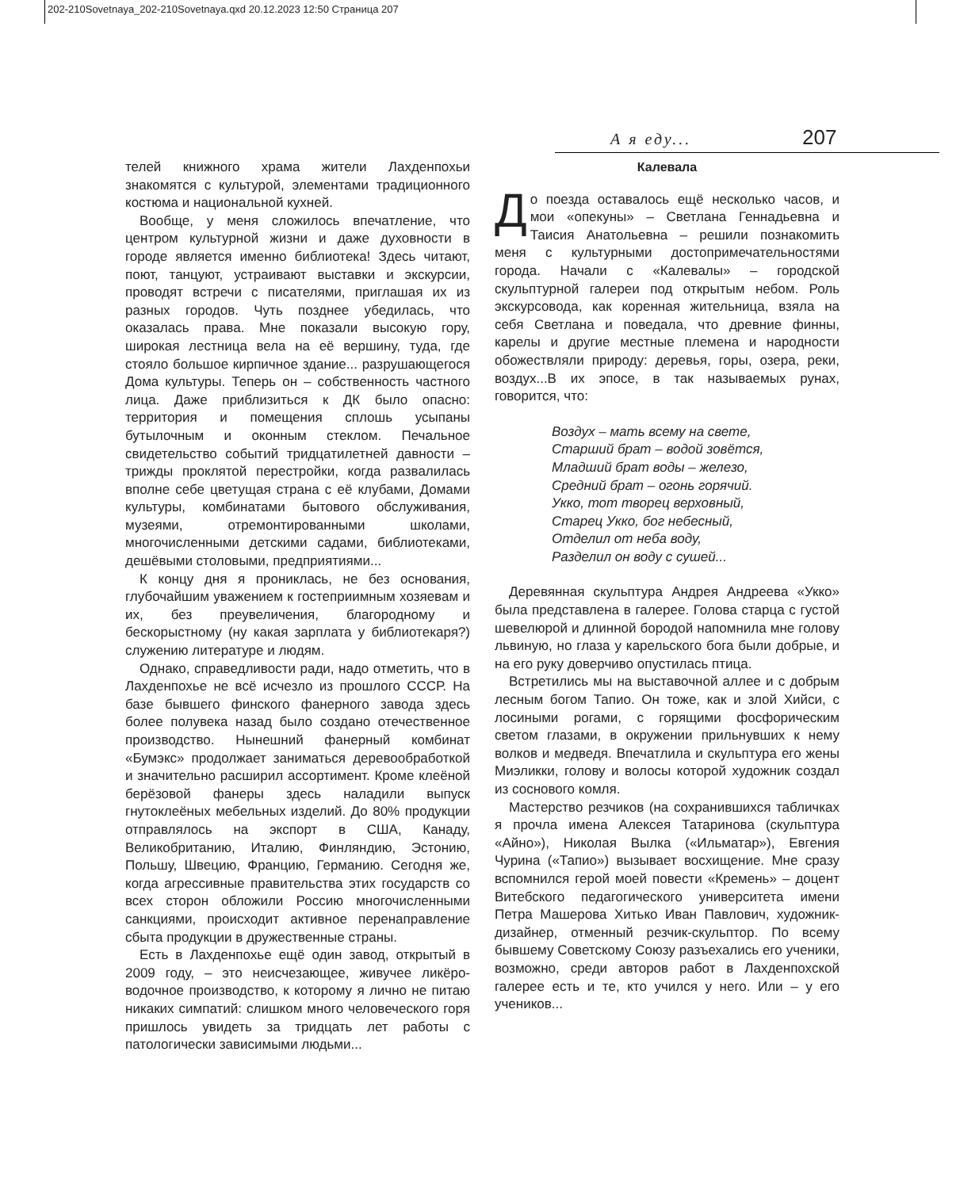202-210Sovetnaya_202-210Sovetnaya.qxd 20.12.2023 12:50 Страница 207
А я еду... 207
телей книжного храма жители Лахденпохьи знакомятся с культурой, элементами традиционного костюма и национальной кухней.
Вообще, у меня сложилось впечатление, что центром культурной жизни и даже духовности в городе является именно библиотека! Здесь читают, поют, танцуют, устраивают выставки и экскурсии, проводят встречи с писателями, приглашая их из разных городов. Чуть позднее убедилась, что оказалась права. Мне показали высокую гору, широкая лестница вела на её вершину, туда, где стояло большое кирпичное здание... разрушающегося Дома культуры. Теперь он – собственность частного лица. Даже приблизиться к ДК было опасно: территория и помещения сплошь усыпаны бутылочным и оконным стеклом. Печальное свидетельство событий тридцатилетней давности – трижды проклятой перестройки, когда развалилась вполне себе цветущая страна с её клубами, Домами культуры, комбинатами бытового обслуживания, музеями, отремонтированными школами, многочисленными детскими садами, библиотеками, дешёвыми столовыми, предприятиями...
К концу дня я прониклась, не без основания, глубочайшим уважением к гостеприимным хозяевам и их, без преувеличения, благородному и бескорыстному (ну какая зарплата у библиотекаря?) служению литературе и людям.
Однако, справедливости ради, надо отметить, что в Лахденпохье не всё исчезло из прошлого СССР. На базе бывшего финского фанерного завода здесь более полувека назад было создано отечественное производство. Нынешний фанерный комбинат «Бумэкс» продолжает заниматься деревообработкой и значительно расширил ассортимент. Кроме клеёной берёзовой фанеры здесь наладили выпуск гнутоклеёных мебельных изделий. До 80% продукции отправлялось на экспорт в США, Канаду, Великобританию, Италию, Финляндию, Эстонию, Польшу, Швецию, Францию, Германию. Сегодня же, когда агрессивные правительства этих государств со всех сторон обложили Россию многочисленными санкциями, происходит активное перенаправление сбыта продукции в дружественные страны.
Есть в Лахденпохье ещё один завод, открытый в 2009 году, – это неисчезающее, живучее ликёро-водочное производство, к которому я лично не питаю никаких симпатий: слишком много человеческого горя пришлось увидеть за тридцать лет работы с патологически зависимыми людьми...
Калевала
До поезда оставалось ещё несколько часов, и мои «опекуны» – Светлана Геннадьевна и Таисия Анатольевна – решили познакомить меня с культурными достопримечательностями города. Начали с «Калевалы» – городской скульптурной галереи под открытым небом. Роль экскурсовода, как коренная жительница, взяла на себя Светлана и поведала, что древние финны, карелы и другие местные племена и народности обожествляли природу: деревья, горы, озера, реки, воздух...В их эпосе, в так называемых рунах, говорится, что:
Воздух – мать всему на свете,
Старший брат – водой зовётся,
Младший брат воды – железо,
Средний брат – огонь горячий.
Укко, тот творец верховный,
Старец Укко, бог небесный,
Отделил от неба воду,
Разделил он воду с сушей...
Деревянная скульптура Андрея Андреева «Укко» была представлена в галерее. Голова старца с густой шевелюрой и длинной бородой напомнила мне голову львиную, но глаза у карельского бога были добрые, и на его руку доверчиво опустилась птица.
Встретились мы на выставочной аллее и с добрым лесным богом Тапио. Он тоже, как и злой Хийси, с лосиными рогами, с горящими фосфорическим светом глазами, в окружении прильнувших к нему волков и медведя. Впечатлила и скульптура его жены Миэликки, голову и волосы которой художник создал из соснового комля.
Мастерство резчиков (на сохранившихся табличках я прочла имена Алексея Татаринова (скульптура «Айно»), Николая Вылка («Ильматар»), Евгения Чурина («Тапио») вызывает восхищение. Мне сразу вспомнился герой моей повести «Кремень» – доцент Витебского педагогического университета имени Петра Машерова Хитько Иван Павлович, художник-дизайнер, отменный резчик-скульптор. По всему бывшему Советскому Союзу разъехались его ученики, возможно, среди авторов работ в Лахденпохской галерее есть и те, кто учился у него. Или – у его учеников...